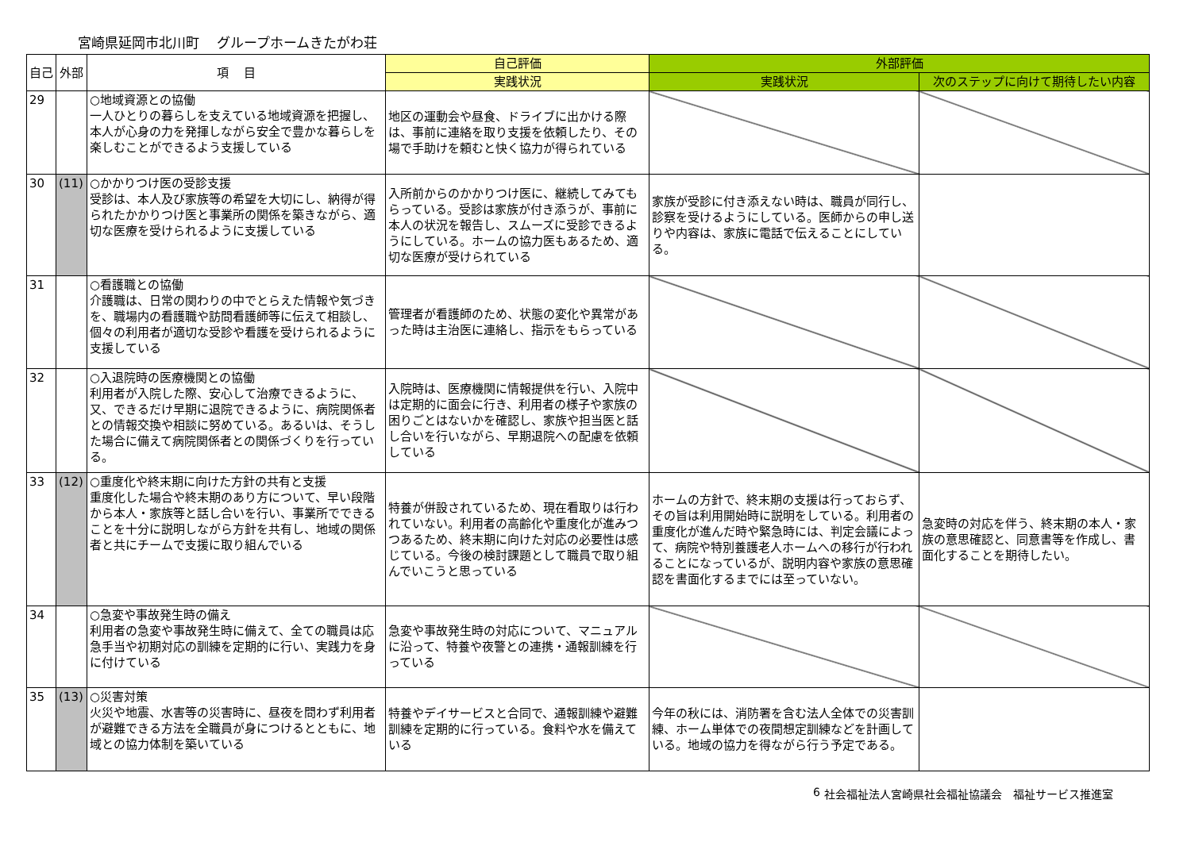宮崎県延岡市北川町　 グループホームきたがわ荘
| 自己 | 外部 | 項 目 | 自己評価 | 外部評価 | |
| --- | --- | --- | --- | --- | --- |
| | | | 実践状況 | 実践状況 | 次のステップに向けて期待したい内容 |
| 29 | | ○地域資源との協働 一人ひとりの暮らしを支えている地域資源を把握し、本人が心身の力を発揮しながら安全で豊かな暮らしを楽しむことができるよう支援している | 地区の運動会や昼食、ドライブに出かける際は、事前に連絡を取り支援を依頼したり、その場で手助けを頼むと快く協力が得られている | | |
| 30 | (11) | ○かかりつけ医の受診支援 受診は、本人及び家族等の希望を大切にし、納得が得られたかかりつけ医と事業所の関係を築きながら、適切な医療を受けられるように支援している | 入所前からのかかりつけ医に、継続してみてもらっている。受診は家族が付き添うが、事前に本人の状況を報告し、スムーズに受診できるようにしている。ホームの協力医もあるため、適切な医療が受けられている | 家族が受診に付き添えない時は、職員が同行し、診察を受けるようにしている。医師からの申し送りや内容は、家族に電話で伝えることにしている。 | |
| 31 | | ○看護職との協働 介護職は、日常の関わりの中でとらえた情報や気づきを、職場内の看護職や訪問看護師等に伝えて相談し、個々の利用者が適切な受診や看護を受けられるように支援している | 管理者が看護師のため、状態の変化や異常があった時は主治医に連絡し、指示をもらっている | | |
| 32 | | ○入退院時の医療機関との協働 利用者が入院した際、安心して治療できるように、又、できるだけ早期に退院できるように、病院関係者との情報交換や相談に努めている。あるいは、そうした場合に備えて病院関係者との関係づくりを行っている。 | 入院時は、医療機関に情報提供を行い、入院中は定期的に面会に行き、利用者の様子や家族の困りごとはないかを確認し、家族や担当医と話し合いを行いながら、早期退院への配慮を依頼している | | |
| 33 | (12) | ○重度化や終末期に向けた方針の共有と支援 重度化した場合や終末期のあり方について、早い段階から本人・家族等と話し合いを行い、事業所でできることを十分に説明しながら方針を共有し、地域の関係者と共にチームで支援に取り組んでいる | 特養が併設されているため、現在看取りは行われていない。利用者の高齢化や重度化が進みつつあるため、終末期に向けた対応の必要性は感じている。今後の検討課題として職員で取り組んでいこうと思っている | ホームの方針で、終末期の支援は行っておらず、その旨は利用開始時に説明をしている。利用者の重度化が進んだ時や緊急時には、判定会議によって、病院や特別養護老人ホームへの移行が行われることになっているが、説明内容や家族の意思確認を書面化するまでには至っていない。 | 急変時の対応を伴う、終末期の本人・家族の意思確認と、同意書等を作成し、書面化することを期待したい。 |
| 34 | | ○急変や事故発生時の備え 利用者の急変や事故発生時に備えて、全ての職員は応急手当や初期対応の訓練を定期的に行い、実践力を身に付けている | 急変や事故発生時の対応について、マニュアルに沿って、特養や夜警との連携・通報訓練を行っている | | |
| 35 | (13) | ○災害対策 火災や地震、水害等の災害時に、昼夜を問わず利用者が避難できる方法を全職員が身につけるとともに、地域との協力体制を築いている | 特養やデイサービスと合同で、通報訓練や避難訓練を定期的に行っている。食料や水を備えている | 今年の秋には、消防署を含む法人全体での災害訓練、ホーム単体での夜間想定訓練などを計画している。地域の協力を得ながら行う予定である。 | |
6 社会福祉法人宮崎県社会福祉協議会　福祉サービス推進室